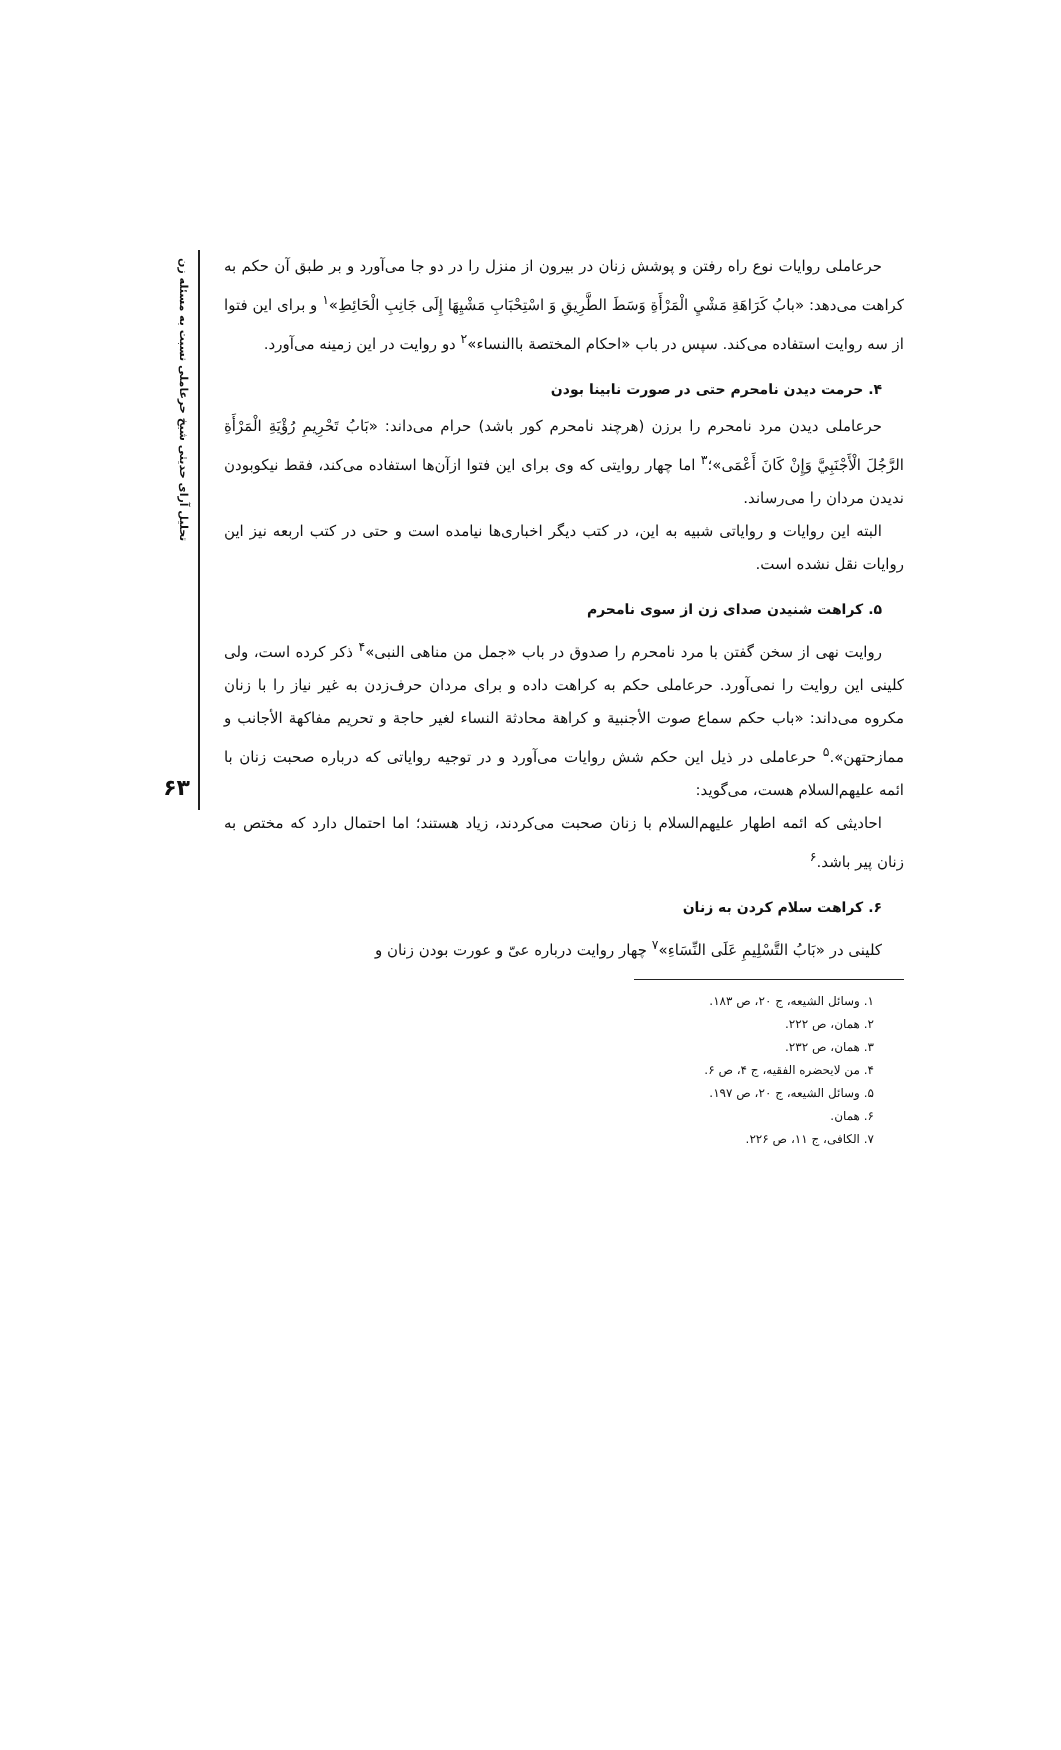تحلیل آرای حدیثی شیخ حرعاملی نسبت به مسئله زن
۶۳
حرعاملی روایات نوع راه رفتن و پوشش زنان در بیرون از منزل را در دو جا می‌آورد و بر طبق آن حکم به کراهت می‌دهد: «بابُ کَرَاهَةِ مَشْيِ الْمَرْأَةِ وَسَطَ الطَّرِيقِ وَ اسْتِحْبَابِ مَشْيِهَا إِلَى جَانِبِ الْحَائِطِ»<sup>۱</sup> و برای این فتوا از سه روایت استفاده می‌کند. سپس در باب «احکام المختصة باالنساء»<sup>۲</sup> دو روایت در این زمینه می‌آورد.
۴. حرمت دیدن نامحرم حتی در صورت نابینا بودن
حرعاملی دیدن مرد نامحرم را برزن (هرچند نامحرم کور باشد) حرام می‌داند: «بَابُ تَحْرِيمِ رُؤْيَةِ الْمَرْأَةِ الرَّجُلَ الْأَجْنَبِيَّ وَإِنْ كَانَ أَعْمَى»؛<sup>۳</sup> اما چهار روایتی که وی برای این فتوا ازآن‌ها استفاده می‌کند، فقط نیکوبودن ندیدن مردان را می‌رساند.
البته این روایات و روایاتی شبیه به این، در کتب دیگر اخباری‌ها نیامده است و حتی در کتب اربعه نیز این روایات نقل نشده است.
۵. کراهت شنیدن صدای زن از سوی نامحرم
روایت نهی از سخن گفتن با مرد نامحرم را صدوق در باب «جمل من مناهی النبی»<sup>۴</sup> ذکر کرده است، ولی کلینی این روایت را نمی‌آورد. حرعاملی حکم به کراهت داده و برای مردان حرف‌زدن به غیر نیاز را با زنان مکروه می‌داند: «باب حکم سماع صوت الأجنبیة و کراهة محادثة النساء لغیر حاجة و تحریم مفاکهة الأجانب و ممازحتهن».<sup>۵</sup> حرعاملی در ذیل این حکم شش روایات می‌آورد و در توجیه روایاتی که درباره صحبت زنان با ائمه علیهم‌السلام هست، می‌گوید:
احادیثی که ائمه اطهار علیهم‌السلام با زنان صحبت می‌کردند، زیاد هستند؛ اما احتمال دارد که مختص به زنان پیر باشد.<sup>۶</sup>
۶. کراهت سلام کردن به زنان
کلینی در «بَابُ التَّسْلِيمِ عَلَى النِّسَاءِ»<sup>۷</sup> چهار روایت درباره عیّ و عورت بودن زنان و
۱. وسائل الشیعه، ج ۲۰، ص ۱۸۳.
۲. همان، ص ۲۲۲.
۳. همان، ص ۲۳۲.
۴. من لایحضره الفقیه، ج ۴، ص ۶.
۵. وسائل الشیعه، ج ۲۰، ص ۱۹۷.
۶. همان.
۷. الکافی، ج ۱۱، ص ۲۲۶.